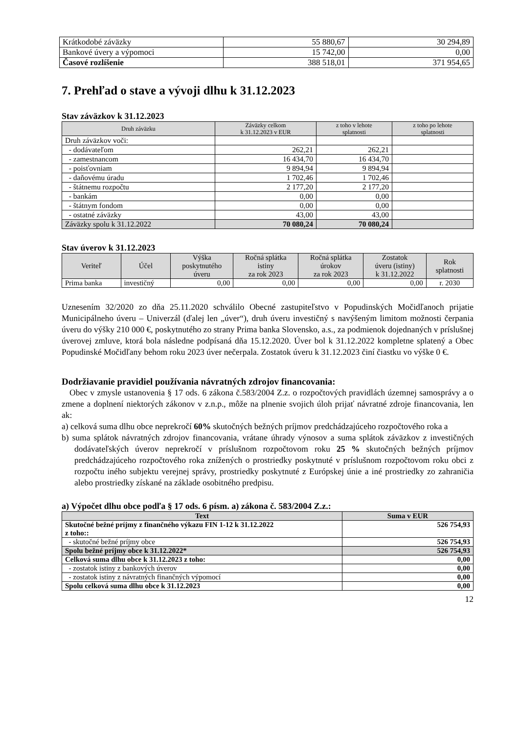| Krátkodobé záväzky | 55 880,67 | 30 294,89 |
| Bankové úvery a výpomoci | 15 742,00 | 0,00 |
| Časové rozlíšenie | 388 518,01 | 371 954,65 |
7. Prehľad o stave a vývoji dlhu k 31.12.2023
Stav záväzkov k 31.12.2023
| Druh záväzku | Záväzky celkom k 31.12.2023 v EUR | z toho v lehote splatnosti | z toho po lehote splatnosti |
| --- | --- | --- | --- |
| Druh záväzkov voči: | | | |
| - dodávateľom | 262,21 | 262,21 | |
| - zamestnancom | 16 434,70 | 16 434,70 | |
| - poisťovniam | 9 894,94 | 9 894,94 | |
| - daňovému úradu | 1 702,46 | 1 702,46 | |
| - štátnemu rozpočtu | 2 177,20 | 2 177,20 | |
| - bankám | 0,00 | 0,00 | |
| - štátnym fondom | 0,00 | 0,00 | |
| - ostatné záväzky | 43,00 | 43,00 | |
| Záväzky spolu k 31.12.2022 | 70 080,24 | 70 080,24 | |
Stav úverov k 31.12.2023
| Veriteľ | Účel | Výška poskytnutého úveru | Ročná splátka istiny za rok 2023 | Ročná splátka úrokov za rok 2023 | Zostatok úveru (istiny) k 31.12.2022 | Rok splatnosti |
| --- | --- | --- | --- | --- | --- | --- |
| Prima banka | investičný | 0,00 | 0,00 | 0,00 | 0,00 | r. 2030 |
Uznesením 32/2020 zo dňa 25.11.2020 schválilo Obecné zastupiteľstvo v Popudinských Močidľanoch prijatie Municipálneho úveru – Univerzál (ďalej len „úver“), druh úveru investičný s navýšeným limitom možnosti čerpania úveru do výšky 210 000 €, poskytnutého zo strany Prima banka Slovensko, a.s., za podmienok dojednaných v príslušnej úverovej zmluve, ktorá bola následne podpísaná dňa 15.12.2020. Úver bol k 31.12.2022 kompletne splatený a Obec Popudinské Močidľany behom roku 2023 úver nečerpala. Zostatok úveru k 31.12.2023 činí čiastku vo výške 0 €.
Dodržiavanie pravidiel používania návratných zdrojov financovania:
Obec v zmysle ustanovenia § 17 ods. 6 zákona č.583/2004 Z.z. o rozpočtových pravidlách územnej samosprávy a o zmene a doplnení niektorých zákonov v z.n.p., môže na plnenie svojich úloh prijať návratné zdroje financovania, len ak:
a) celková suma dlhu obce neprekročí 60% skutočných bežných príjmov predchádzajúceho rozpočtového roka a
b) suma splátok návratných zdrojov financovania, vrátane úhrady výnosov a suma splátok záväzkov z investičných dodávateľských úverov neprekročí v príslušnom rozpočtovom roku 25 % skutočných bežných príjmov predchádzajúceho rozpočtového roka znížených o prostriedky poskytnuté v príslušnom rozpočtovom roku obci z rozpočtu iného subjektu verejnej správy, prostriedky poskytnuté z Európskej únie a iné prostriedky zo zahraničia alebo prostriedky získané na základe osobitného predpisu.
a) Výpočet dlhu obce podľa § 17 ods. 6 písm. a) zákona č. 583/2004 Z.z.:
| Text | Suma v EUR |
| --- | --- |
| Skutočné bežné príjmy z finančného výkazu FIN 1-12 k 31.12.2022 z toho:: | 526 754,93 |
| - skutočné bežné príjmy obce | 526 754,93 |
| Spolu bežné príjmy obce k 31.12.2022* | 526 754,93 |
| Celková suma dlhu obce k 31.12.2023 z toho: | 0,00 |
| - zostatok istiny z bankových úverov | 0,00 |
| - zostatok istiny z návratných finančných výpomocí | 0,00 |
| Spolu celková suma dlhu obce k 31.12.2023 | 0,00 |
12